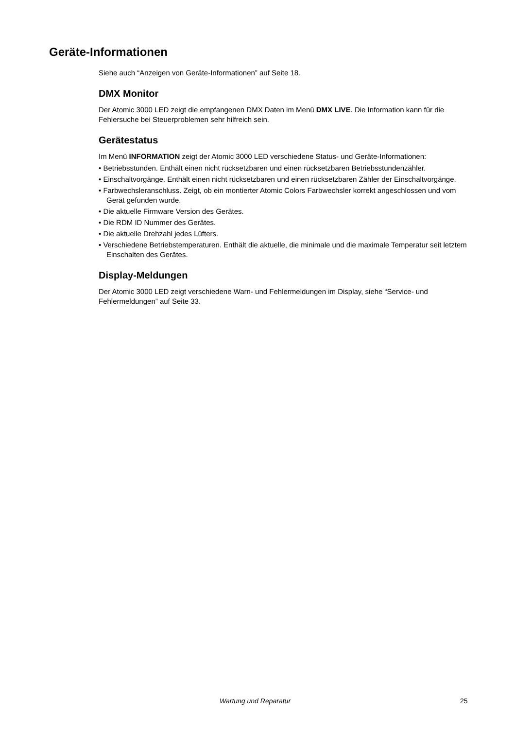Geräte-Informationen
Siehe auch “Anzeigen von Geräte-Informationen” auf Seite 18.
DMX Monitor
Der Atomic 3000 LED zeigt die empfangenen DMX Daten im Menü DMX LIVE. Die Information kann für die Fehlersuche bei Steuerproblemen sehr hilfreich sein.
Gerätestatus
Im Menü INFORMATION zeigt der Atomic 3000 LED verschiedene Status- und Geräte-Informationen:
• Betriebsstunden. Enthält einen nicht rücksetzbaren und einen rücksetzbaren Betriebsstundenzähler.
• Einschaltvorgänge. Enthält einen nicht rücksetzbaren und einen rücksetzbaren Zähler der Einschaltvorgänge.
• Farbwechsleranschluss. Zeigt, ob ein montierter Atomic Colors Farbwechsler korrekt angeschlossen und vom Gerät gefunden wurde.
• Die aktuelle Firmware Version des Gerätes.
• Die RDM ID Nummer des Gerätes.
• Die aktuelle Drehzahl jedes Lüfters.
• Verschiedene Betriebstemperaturen. Enthält die aktuelle, die minimale und die maximale Temperatur seit letztem Einschalten des Gerätes.
Display-Meldungen
Der Atomic 3000 LED zeigt verschiedene Warn- und Fehlermeldungen im Display, siehe “Service- und Fehlermeldungen” auf Seite 33.
Wartung und Reparatur 25